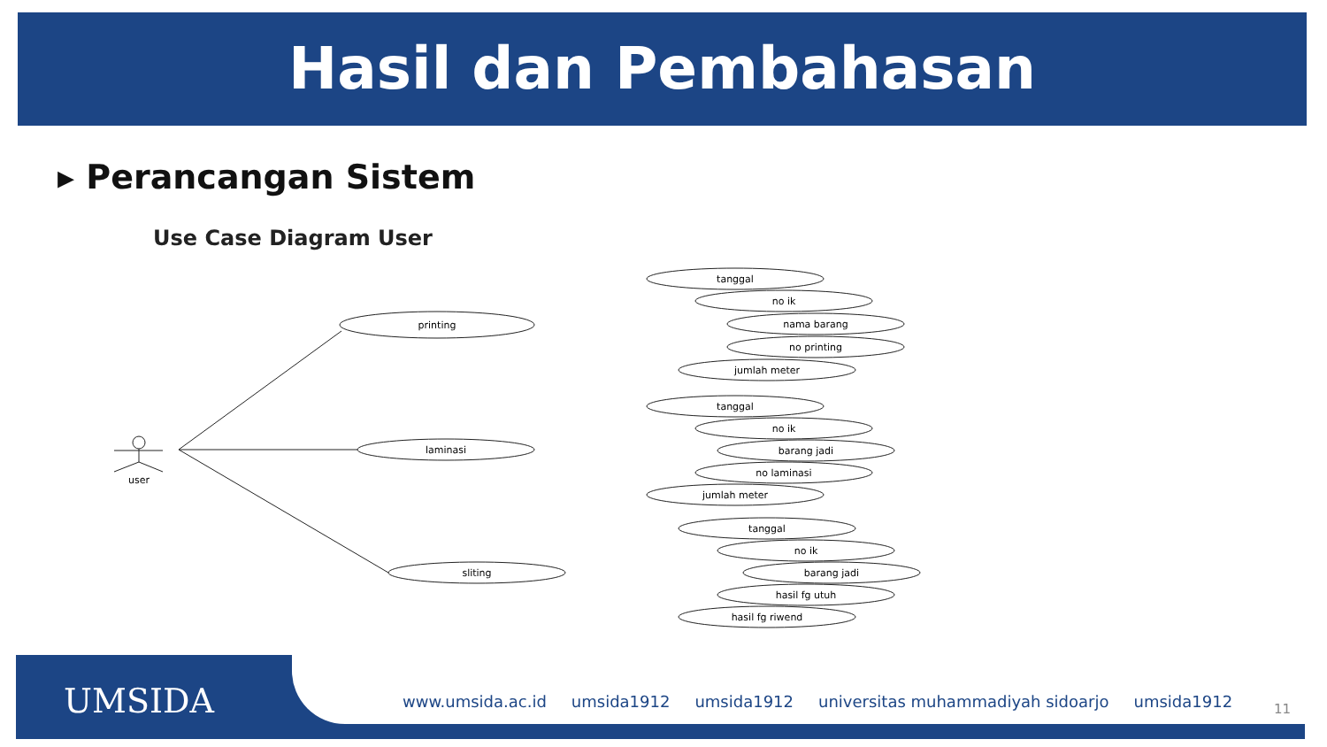Hasil dan Pembahasan
▸ Perancangan Sistem
Use Case Diagram User
printing
laminasi
sliting
user
tanggal
no ik
nama barang
no printing
jumlah meter
tanggal
no ik
barang jadi
no laminasi
jumlah meter
tanggal
no ik
barang jadi
hasil fg utuh
hasil fg riwend
UMSIDA
www.umsida.ac.id umsida1912 umsida1912 universitas muhammadiyah sidoarjo umsida1912
11